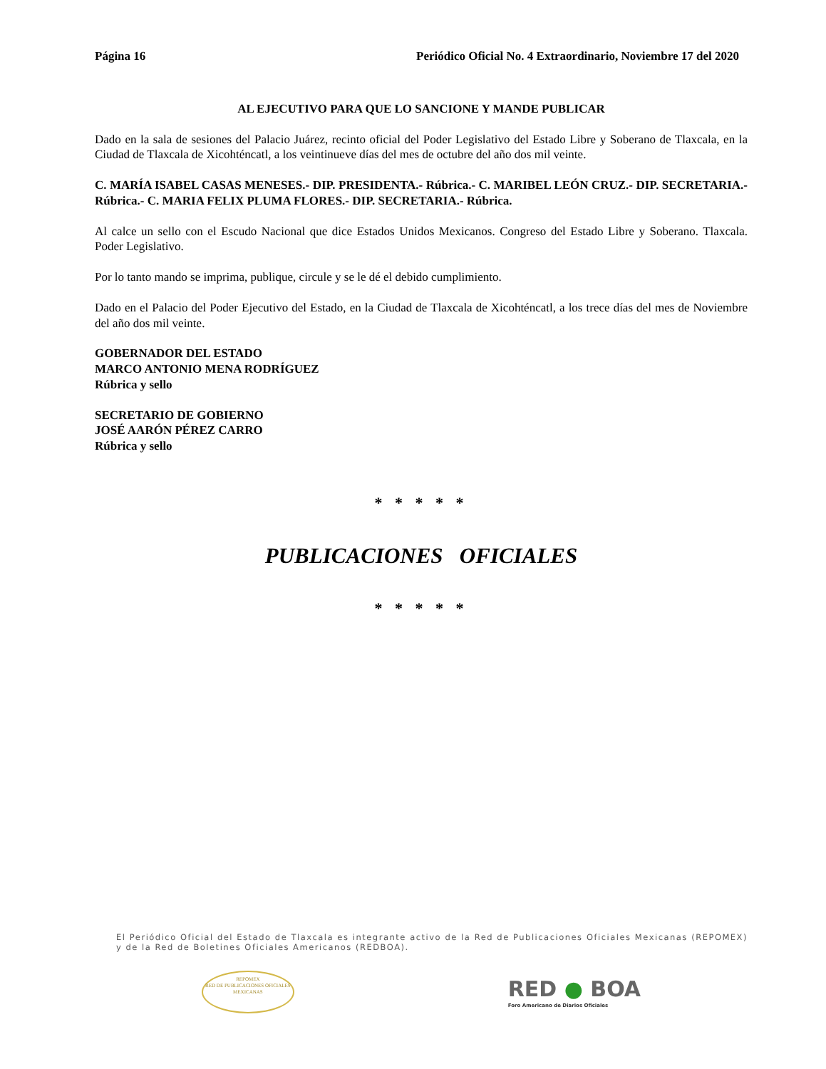Página 16 Periódico Oficial No. 4 Extraordinario, Noviembre 17 del 2020
AL EJECUTIVO PARA QUE LO SANCIONE Y MANDE PUBLICAR
Dado en la sala de sesiones del Palacio Juárez, recinto oficial del Poder Legislativo del Estado Libre y Soberano de Tlaxcala, en la Ciudad de Tlaxcala de Xicohténcatl, a los veintinueve días del mes de octubre del año dos mil veinte.
C. MARÍA ISABEL CASAS MENESES.- DIP. PRESIDENTA.- Rúbrica.- C. MARIBEL LEÓN CRUZ.- DIP. SECRETARIA.- Rúbrica.- C. MARIA FELIX PLUMA FLORES.- DIP. SECRETARIA.- Rúbrica.
Al calce un sello con el Escudo Nacional que dice Estados Unidos Mexicanos. Congreso del Estado Libre y Soberano. Tlaxcala. Poder Legislativo.
Por lo tanto mando se imprima, publique, circule y se le dé el debido cumplimiento.
Dado en el Palacio del Poder Ejecutivo del Estado, en la Ciudad de Tlaxcala de Xicohténcatl, a los trece días del mes de Noviembre del año dos mil veinte.
GOBERNADOR DEL ESTADO
MARCO ANTONIO MENA RODRÍGUEZ
Rúbrica y sello
SECRETARIO DE GOBIERNO
JOSÉ AARÓN PÉREZ CARRO
Rúbrica y sello
* * * * *
PUBLICACIONES OFICIALES
* * * * *
El Periódico Oficial del Estado de Tlaxcala es integrante activo de la Red de Publicaciones Oficiales Mexicanas (REPOMEX) y de la Red de Boletines Oficiales Americanos (REDBOA).
REPOMEX
RED DE PUBLICACIONES OFICIALES MEXICANAS
RED ● BOA
Foro Americano de Diarios Oficiales